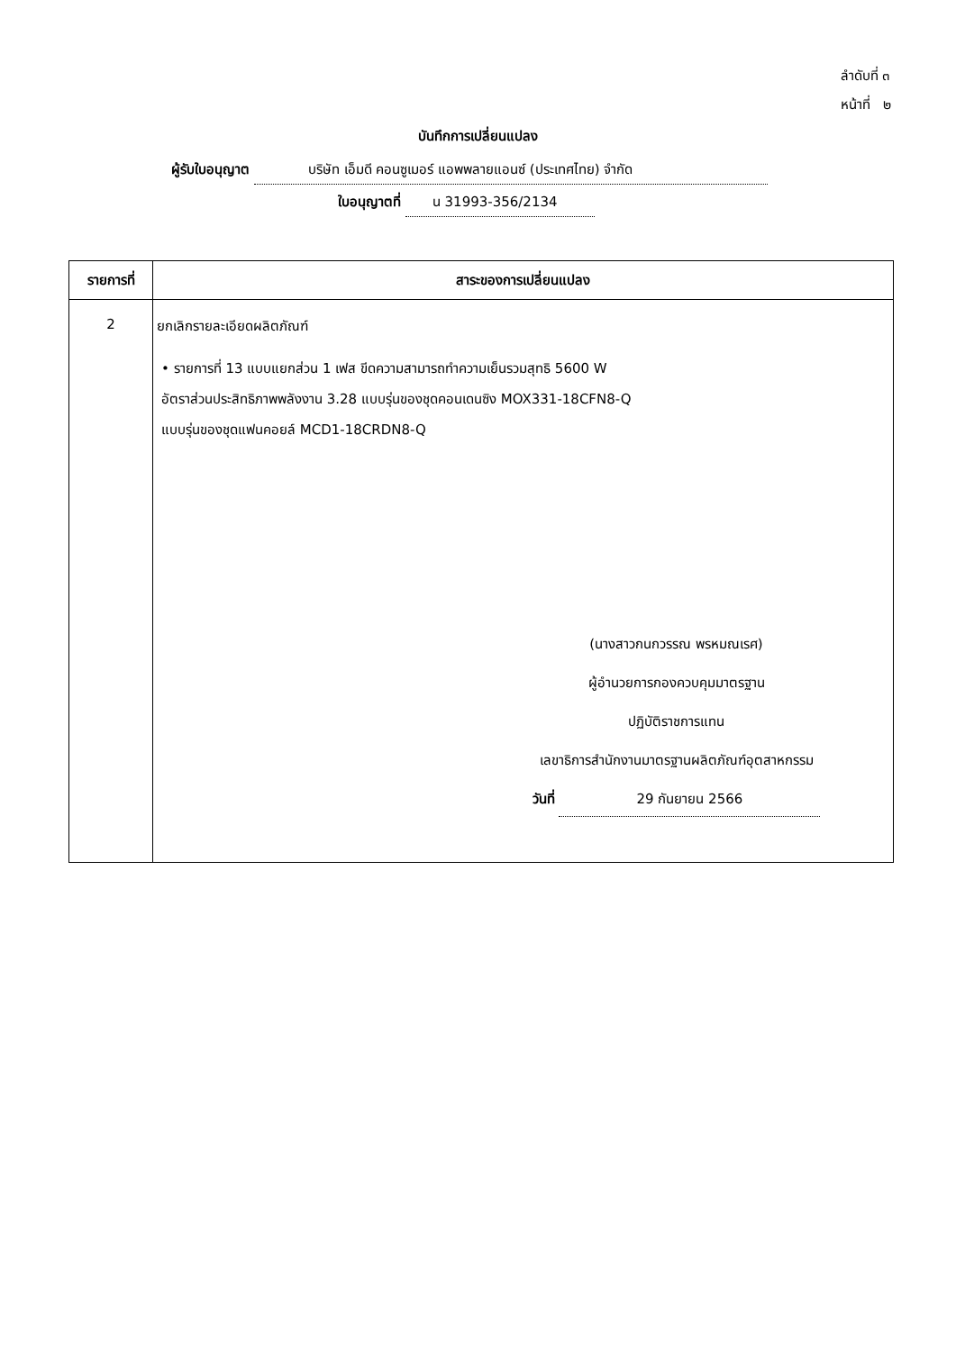ลำดับที่ ๓
หน้าที่ ๒
บันทึกการเปลี่ยนแปลง
ผู้รับใบอนุญาต บริษัท เอ็มดี คอนซูเมอร์ แอพพลายแอนซ์ (ประเทศไทย) จำกัด
ใบอนุญาตที่ น 31993-356/2134
| รายการที่ | สาระของการเปลี่ยนแปลง |
| --- | --- |
| 2 | ยกเลิกรายละเอียดผลิตภัณฑ์ • รายการที่ 13 แบบแยกส่วน 1 เฟส ขีดความสามารถทำความเย็นรวมสุทธิ 5600 W อัตราส่วนประสิทธิภาพพลังงาน 3.28 แบบรุ่นของชุดคอนเดนซิง MOX331-18CFN8-Q แบบรุ่นของชุดแฟนคอยล์ MCD1-18CRDN8-Q (นางสาวกนกวรรณ พรหมณเรศ) ผู้อำนวยการกองควบคุมมาตรฐาน ปฏิบัติราชการแทน เลขาธิการสำนักงานมาตรฐานผลิตภัณฑ์อุตสาหกรรม วันที่ 29 กันยายน 2566 |